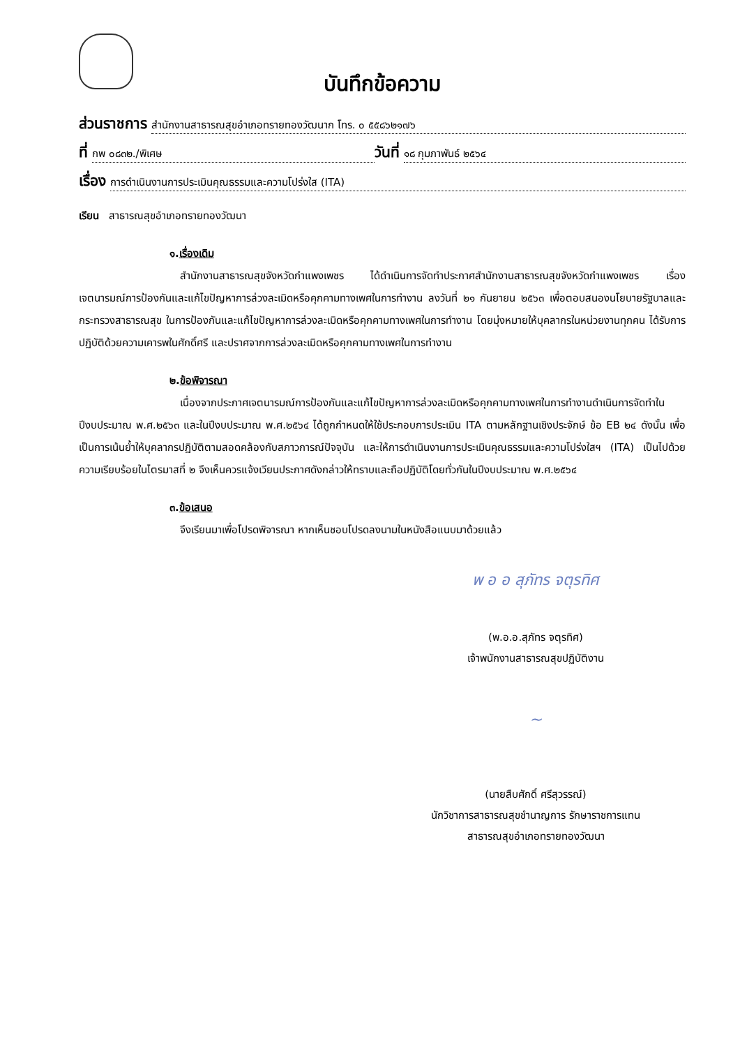บันทึกข้อความ
ส่วนราชการ สำนักงานสาธารณสุขอำเภอทรายทองวัฒนาก โทร. ๐ ๕๕๘๖๒๑๗๖
ที่ กพ ๐๘๓๒./พิเศษ วันที่ ๑๘ กุมภาพันธ์ ๒๕๖๔
เรื่อง การดำเนินงานการประเมินคุณธรรมและความโปร่งใส (ITA)
เรียน สาธารณสุขอำเภอทรายทองวัฒนา
๑.เรื่องเดิม
สำนักงานสาธารณสุขจังหวัดกำแพงเพชร ได้ดำเนินการจัดทำประกาศสำนักงานสาธารณสุขจังหวัดกำแพงเพชร เรื่อง เจตนารมณ์การป้องกันและแก้ไขปัญหาการล่วงละเมิดหรือคุกคามทางเพศในการทำงาน ลงวันที่ ๒๑ กันยายน ๒๕๖๓ เพื่อตอบสนองนโยบายรัฐบาลและกระทรวงสาธารณสุข ในการป้องกันและแก้ไขปัญหาการล่วงละเมิดหรือคุกคามทางเพศในการทำงาน โดยมุ่งหมายให้บุคลากรในหน่วยงานทุกคน ได้รับการปฏิบัติด้วยความเคารพในศักดิ์ศรี และปราศจากการล่วงละเมิดหรือคุกคามทางเพศในการทำงาน
๒.ข้อพิจารณา
เนื่องจากประกาศเจตนารมณ์การป้องกันและแก้ไขปัญหาการล่วงละเมิดหรือคุกคามทางเพศในการทำงานดำเนินการจัดทำในปีงบประมาณ พ.ศ.๒๕๖๓ และในปีงบประมาณ พ.ศ.๒๕๖๔ ได้ถูกกำหนดให้ใช้ประกอบการประเมิน ITA ตามหลักฐานเชิงประจักษ์ ข้อ EB ๒๔ ดังนั้น เพื่อเป็นการเน้นย้ำให้บุคลากรปฏิบัติตามสอดคล้องกับสภาวการณ์ปัจจุบัน และให้การดำเนินงานการประเมินคุณธรรมและความโปร่งใสฯ (ITA) เป็นไปด้วยความเรียบร้อยในไตรมาสที่ ๒ จึงเห็นควรแจ้งเวียนประกาศดังกล่าวให้ทราบและถือปฏิบัติโดยทั่วกันในปีงบประมาณ พ.ศ.๒๕๖๔
๓.ข้อเสนอ
จึงเรียนมาเพื่อโปรดพิจารณา หากเห็นชอบโปรดลงนามในหนังสือแนบมาด้วยแล้ว
พ อ อ สุภัทร จตุรทิศ
(พ.อ.อ.สุภัทร จตุรทิศ)
เจ้าพนักงานสาธารณสุขปฏิบัติงาน
~
(นายสืบศักดิ์ ศรีสุวรรณ์)
นักวิชาการสาธารณสุขชำนาญการ รักษาราชการแทน
สาธารณสุขอำเภอทรายทองวัฒนา